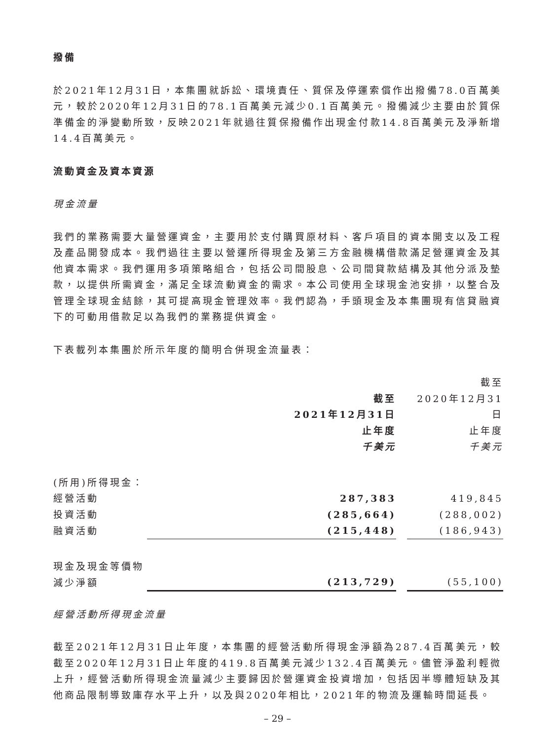撥備
於2021年12月31日，本集團就訴訟、環境責任、質保及停運索償作出撥備78.0百萬美元，較於2020年12月31日的78.1百萬美元減少0.1百萬美元。撥備減少主要由於質保準備金的淨變動所致，反映2021年就過往質保撥備作出現金付款14.8百萬美元及淨新增14.4百萬美元。
流動資金及資本資源
現金流量
我們的業務需要大量營運資金，主要用於支付購買原材料、客戶項目的資本開支以及工程及產品開發成本。我們過往主要以營運所得現金及第三方金融機構借款滿足營運資金及其他資本需求。我們運用多項策略組合，包括公司間股息、公司間貸款結構及其他分派及墊款，以提供所需資金，滿足全球流動資金的需求。本公司使用全球現金池安排，以整合及管理全球現金結餘，其可提高現金管理效率。我們認為，手頭現金及本集團現有信貸融資下的可動用借款足以為我們的業務提供資金。
下表載列本集團於所示年度的簡明合併現金流量表：
| | 截至 2021年12月31日 止年度 千美元 | | 截至 2020年12月31日 止年度 千美元 |
| (所用)所得現金： | | | |
| 經營活動 | 287,383 | | 419,845 |
| 投資活動 | (285,664) | | (288,002) |
| 融資活動 | (215,448) | | (186,943) |
| 現金及現金等價物減少淨額 | (213,729) | | (55,100) |
經營活動所得現金流量
截至2021年12月31日止年度，本集團的經營活動所得現金淨額為287.4百萬美元，較截至2020年12月31日止年度的419.8百萬美元減少132.4百萬美元。儘管淨盈利輕微上升，經營活動所得現金流量減少主要歸因於營運資金投資增加，包括因半導體短缺及其他商品限制導致庫存水平上升，以及與2020年相比，2021年的物流及運輸時間延長。
– 29 –